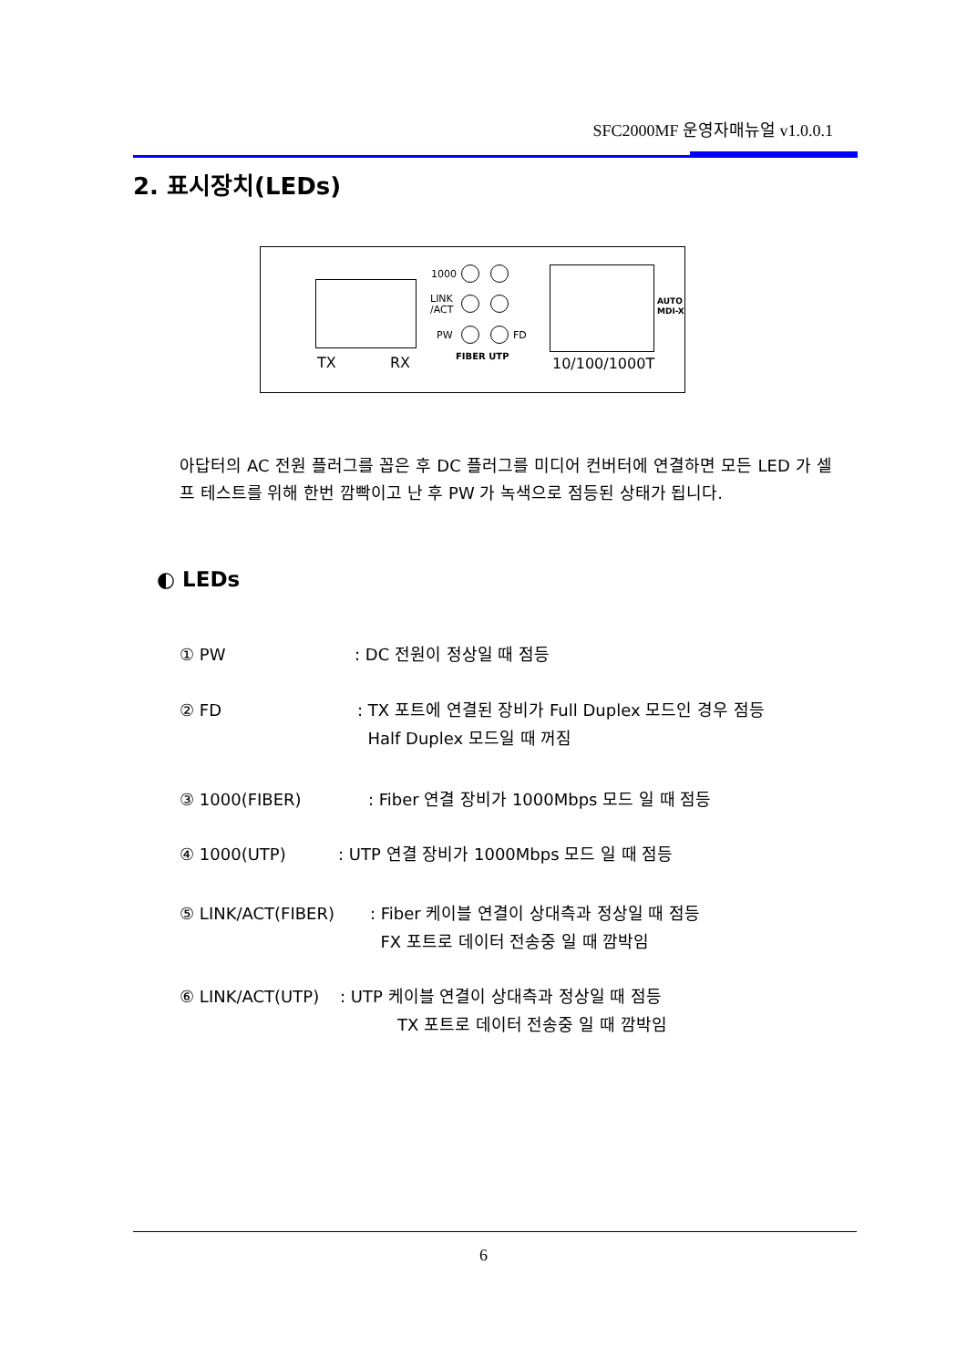SFC2000MF 운영자매뉴얼 v1.0.0.1
2. 표시장치(LEDs)
TX RX
1000
LINK
/ACT
PW FD
FIBER UTP
AUTO
MDI-X
10/100/1000T
아답터의 AC 전원 플러그를 꼽은 후 DC 플러그를 미디어 컨버터에 연결하면 모든 LED 가 셀프 테스트를 위해 한번 깜빡이고 난 후 PW 가 녹색으로 점등된 상태가 됩니다.
◐ LEDs
① PW: DC 전원이 정상일 때 점등
② FD: TX 포트에 연결된 장비가 Full Duplex 모드인 경우 점등
Half Duplex 모드일 때 꺼짐
③ 1000(FIBER): Fiber 연결 장비가 1000Mbps 모드 일 때 점등
④ 1000(UTP): UTP 연결 장비가 1000Mbps 모드 일 때 점등
⑤ LINK/ACT(FIBER): Fiber 케이블 연결이 상대측과 정상일 때 점등
FX 포트로 데이터 전송중 일 때 깜박임
⑥ LINK/ACT(UTP): UTP 케이블 연결이 상대측과 정상일 때 점등
TX 포트로 데이터 전송중 일 때 깜박임
6